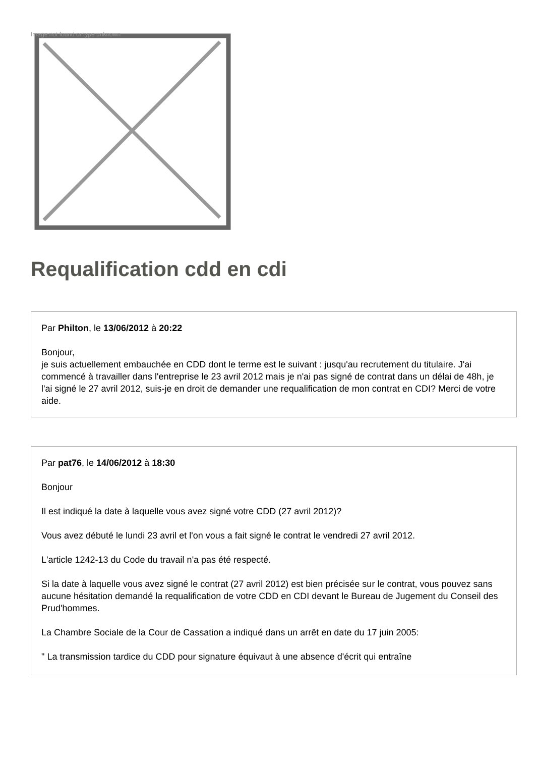Image not found or type unknown
Requalification cdd en cdi
Par Philton, le 13/06/2012 à 20:22
Bonjour,
je suis actuellement embauchée en CDD dont le terme est le suivant : jusqu'au recrutement du titulaire. J'ai commencé à travailler dans l'entreprise le 23 avril 2012 mais je n'ai pas signé de contrat dans un délai de 48h, je l'ai signé le 27 avril 2012, suis-je en droit de demander une requalification de mon contrat en CDI? Merci de votre aide.
Par pat76, le 14/06/2012 à 18:30
Bonjour
Il est indiqué la date à laquelle vous avez signé votre CDD (27 avril 2012)?
Vous avez débuté le lundi 23 avril et l'on vous a fait signé le contrat le vendredi 27 avril 2012.
L'article 1242-13 du Code du travail n'a pas été respecté.
Si la date à laquelle vous avez signé le contrat (27 avril 2012) est bien précisée sur le contrat, vous pouvez sans aucune hésitation demandé la requalification de votre CDD en CDI devant le Bureau de Jugement du Conseil des Prud'hommes.
La Chambre Sociale de la Cour de Cassation a indiqué dans un arrêt en date du 17 juin 2005:
" La transmission tardice du CDD pour signature équivaut à une absence d'écrit qui entraîne